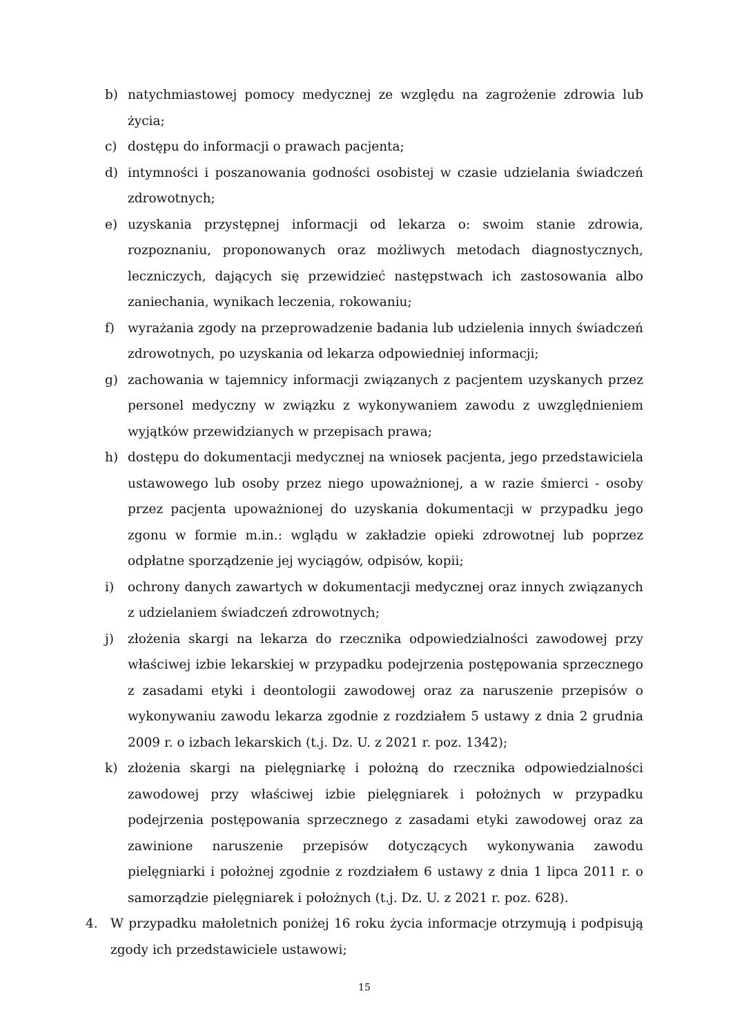b) natychmiastowej pomocy medycznej ze względu na zagrożenie zdrowia lub życia;
c) dostępu do informacji o prawach pacjenta;
d) intymności i poszanowania godności osobistej w czasie udzielania świadczeń zdrowotnych;
e) uzyskania przystępnej informacji od lekarza o: swoim stanie zdrowia, rozpoznaniu, proponowanych oraz możliwych metodach diagnostycznych, leczniczych, dających się przewidzieć następstwach ich zastosowania albo zaniechania, wynikach leczenia, rokowaniu;
f) wyrażania zgody na przeprowadzenie badania lub udzielenia innych świadczeń zdrowotnych, po uzyskania od lekarza odpowiedniej informacji;
g) zachowania w tajemnicy informacji związanych z pacjentem uzyskanych przez personel medyczny w związku z wykonywaniem zawodu z uwzględnieniem wyjątków przewidzianych w przepisach prawa;
h) dostępu do dokumentacji medycznej na wniosek pacjenta, jego przedstawiciela ustawowego lub osoby przez niego upoważnionej, a w razie śmierci - osoby przez pacjenta upoważnionej do uzyskania dokumentacji w przypadku jego zgonu w formie m.in.: wglądu w zakładzie opieki zdrowotnej lub poprzez odpłatne sporządzenie jej wyciągów, odpisów, kopii;
i) ochrony danych zawartych w dokumentacji medycznej oraz innych związanych z udzielaniem świadczeń zdrowotnych;
j) złożenia skargi na lekarza do rzecznika odpowiedzialności zawodowej przy właściwej izbie lekarskiej w przypadku podejrzenia postępowania sprzecznego z zasadami etyki i deontologii zawodowej oraz za naruszenie przepisów o wykonywaniu zawodu lekarza zgodnie z rozdziałem 5 ustawy z dnia 2 grudnia 2009 r. o izbach lekarskich (t.j. Dz. U. z 2021 r. poz. 1342);
k) złożenia skargi na pielęgniarkę i położną do rzecznika odpowiedzialności zawodowej przy właściwej izbie pielęgniarek i położnych w przypadku podejrzenia postępowania sprzecznego z zasadami etyki zawodowej oraz za zawinione naruszenie przepisów dotyczących wykonywania zawodu pielęgniarki i położnej zgodnie z rozdziałem 6 ustawy z dnia 1 lipca 2011 r. o samorządzie pielęgniarek i położnych (t.j. Dz. U. z 2021 r. poz. 628).
4. W przypadku małoletnich poniżej 16 roku życia informacje otrzymują i podpisują zgody ich przedstawiciele ustawowi;
15